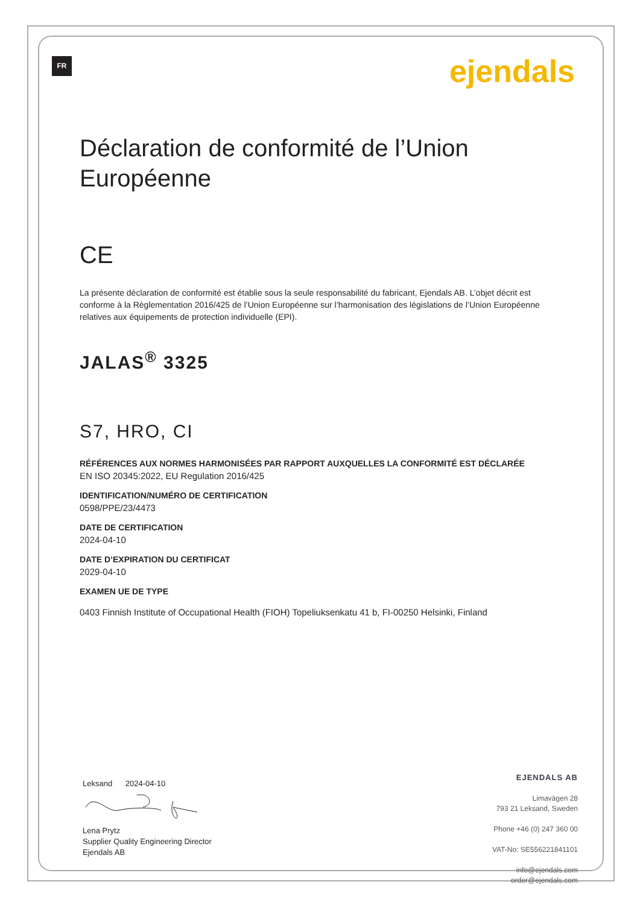FR ejendals
Déclaration de conformité de l’Union Européenne
CE
La présente déclaration de conformité est établie sous la seule responsabilité du fabricant, Ejendals AB. L’objet décrit est conforme à la Règlementation 2016/425 de l’Union Européenne sur l’harmonisation des législations de l’Union Européenne relatives aux équipements de protection individuelle (EPI).
JALAS<sup>®</sup> 3325
S7, HRO, CI
RÉFÉRENCES AUX NORMES HARMONISÉES PAR RAPPORT AUXQUELLES LA CONFORMITÉ EST DÉCLARÉE
EN ISO 20345:2022, EU Regulation 2016/425
IDENTIFICATION/NUMÉRO DE CERTIFICATION
0598/PPE/23/4473
DATE DE CERTIFICATION
2024-04-10
DATE D’EXPIRATION DU CERTIFICAT
2029-04-10
EXAMEN UE DE TYPE
0403 Finnish Institute of Occupational Health (FIOH) Topeliuksenkatu 41 b, FI-00250 Helsinki, Finland
Leksand 2024-04-10
Lena Prytz
Supplier Quality Engineering Director
Ejendals AB
EJENDALS AB
Limavägen 28
793 21 Leksand, Sweden
Phone +46 (0) 247 360 00
VAT-No: SE556221841101
info@ejendals.com
order@ejendals.com